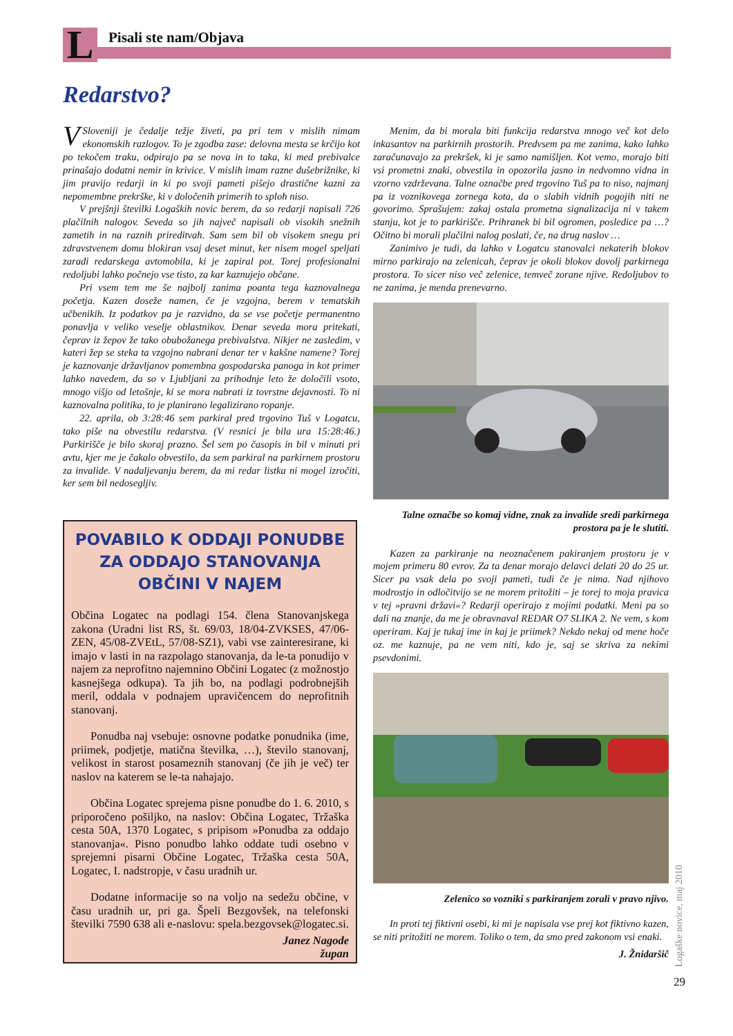L Pisali ste nam/Objava
Redarstvo?
V Sloveniji je čedalje težje živeti, pa pri tem v mislih nimam ekonomskih razlogov. To je zgodba zase: delovna mesta se krčijo kot po tekočem traku, odpirajo pa se nova in to taka, ki med prebivalce prinašajo dodatni nemir in krivice. V mislih imam razne dušebrižnike, ki jim pravijo redarji in ki po svoji pameti pišejo drastične kazni za nepomembne prekrške, ki v določenih primerih to sploh niso.
V prejšnji številki Logaških novic berem, da so redarji napisali 726 plačilnih nalogov. Seveda so jih največ napisali ob visokih snežnih zametih in na raznih prireditvah. Sam sem bil ob visokem snegu pri zdravstvenem domu blokiran vsaj deset minut, ker nisem mogel speljati zaradi redarskega avtomobila, ki je zapiral pot. Torej profesionalni redoljubi lahko počnejo vse tisto, za kar kaznujejo občane.
Pri vsem tem me še najbolj zanima poanta tega kaznovalnega početja. Kazen doseže namen, če je vzgojna, berem v tematskih učbenikih. Iz podatkov pa je razvidno, da se vse početje permanentno ponavlja v veliko veselje oblastnikov. Denar seveda mora pritekati, čeprav iz žepov že tako obubožanega prebivalstva. Nikjer ne zasledim, v kateri žep se steka ta vzgojno nabrani denar ter v kakšne namene? Torej je kaznovanje državljanov pomembna gospodarska panoga in kot primer lahko navedem, da so v Ljubljani za prihodnje leto že določili vsoto, mnogo višjo od letošnje, ki se mora nabrati iz tovrstne dejavnosti. To ni kaznovalna politika, to je planirano legalizirano ropanje.
22. aprila, ob 3:28:46 sem parkiral pred trgovino Tuš v Logatcu, tako piše na obvestilu redarstva. (V resnici je bila ura 15:28:46.) Parkirišče je bilo skoraj prazno. Šel sem po časopis in bil v minuti pri avtu, kjer me je čakalo obvestilo, da sem parkiral na parkirnem prostoru za invalide. V nadaljevanju berem, da mi redar listka ni mogel izročiti, ker sem bil nedosegljiv.
Menim, da bi morala biti funkcija redarstva mnogo več kot delo inkasantov na parkirnih prostorih. Predvsem pa me zanima, kako lahko zaračunavajo za prekršek, ki je samo namišljen. Kot vemo, morajo biti vsi prometni znaki, obvestila in opozorila jasno in nedvomno vidna in vzorno vzdrževana. Talne označbe pred trgovino Tuš pa to niso, najmanj pa iz voznikovega zornega kota, da o slabih vidnih pogojih niti ne govorimo. Sprašujem: zakaj ostala prometna signalizacija ni v takem stanju, kot je to parkirišče. Prihranek bi bil ogromen, posledice pa …? Očitno bi morali plačilni nalog poslati, če, na drug naslov …
Zanimivo je tudi, da lahko v Logatcu stanovalci nekaterih blokov mirno parkirajo na zelenicah, čeprav je okoli blokov dovolj parkirnega prostora. To sicer niso več zelenice, temveč zorane njive. Redoljubov to ne zanima, je menda prenevarno.
Talne označbe so komaj vidne, znak za invalide sredi parkirnega prostora pa je le slutiti.
Kazen za parkiranje na neoznačenem pakiranjem prostoru je v mojem primeru 80 evrov. Za ta denar morajo delavci delati 20 do 25 ur. Sicer pa vsak dela po svoji pameti, tudi če je nima. Nad njihovo modrostjo in odločitvijo se ne morem pritožiti – je torej to moja pravica v tej »pravni državi«? Redarji operirajo z mojimi podatki. Meni pa so dali na znanje, da me je obravnaval REDAR O7 SLIKA 2. Ne vem, s kom operiram. Kaj je tukaj ime in kaj je priimek? Nekdo nekaj od mene hoče oz. me kaznuje, pa ne vem niti, kdo je, saj se skriva za nekimi psevdonimi.
Zelenico so vozniki s parkiranjem zorali v pravo njivo.
In proti tej fiktivni osebi, ki mi je napisala vse prej kot fiktivno kazen, se niti pritožiti ne morem. Toliko o tem, da smo pred zakonom vsi enaki.
J. Žnidaršič
POVABILO K ODDAJI PONUDBE ZA ODDAJO STANOVANJA OBČINI V NAJEM
Občina Logatec na podlagi 154. člena Stanovanjskega zakona (Uradni list RS, št. 69/03, 18/04-ZVKSES, 47/06-ZEN, 45/08-ZVEtL, 57/08-SZ1), vabi vse zainteresirane, ki imajo v lasti in na razpolago stanovanja, da le-ta ponudijo v najem za neprofitno najemnino Občini Logatec (z možnostjo kasnejšega odkupa). Ta jih bo, na podlagi podrobnejših meril, oddala v podnajem upravičencem do neprofitnih stanovanj.
Ponudba naj vsebuje: osnovne podatke ponudnika (ime, priimek, podjetje, matična številka, …), število stanovanj, velikost in starost posameznih stanovanj (če jih je več) ter naslov na katerem se le-ta nahajajo.
Občina Logatec sprejema pisne ponudbe do 1. 6. 2010, s priporočeno pošiljko, na naslov: Občina Logatec, Tržaška cesta 50A, 1370 Logatec, s pripisom »Ponudba za oddajo stanovanja«. Pisno ponudbo lahko oddate tudi osebno v sprejemni pisarni Občine Logatec, Tržaška cesta 50A, Logatec, I. nadstropje, v času uradnih ur.
Dodatne informacije so na voljo na sedežu občine, v času uradnih ur, pri ga. Špeli Bezgovšek, na telefonski številki 7590 638 ali e-naslovu: spela.bezgovsek@logatec.si.
Janez Nagode
župan
Logaške novice, maj 2010
29